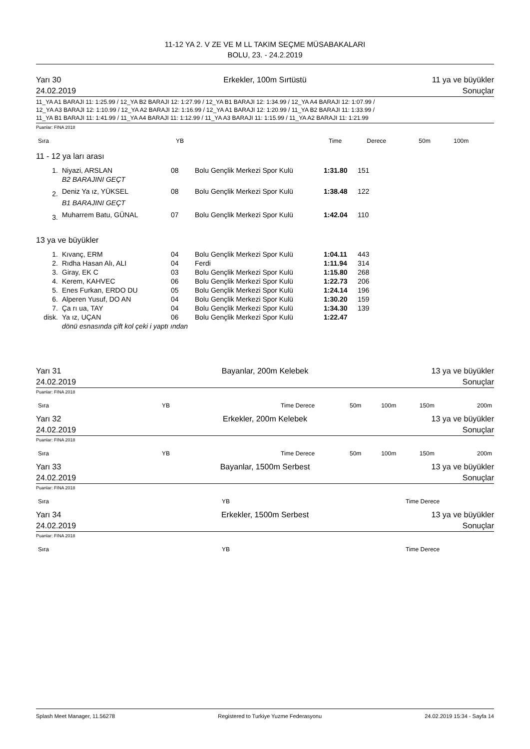11-12 YA 2. V ZE VE M LL TAKIM SEÇME MÜSABAKALARI
BOLU, 23. - 24.2.2019
Yarı 30
24.02.2019
Erkekler, 100m Sırtüstü
11 ya ve büyükler
Sonuçlar
11_YA A1 BARAJI 11: 1:25.99 / 12_YA B2 BARAJI 12: 1:27.99 / 12_YA B1 BARAJI 12: 1:34.99 / 12_YA A4 BARAJI 12: 1:07.99 /
12_YA A3 BARAJI 12: 1:10.99 / 12_YA A2 BARAJI 12: 1:16.99 / 12_YA A1 BARAJI 12: 1:20.99 / 11_YA B2 BARAJI 11: 1:33.99 /
11_YA B1 BARAJI 11: 1:41.99 / 11_YA A4 BARAJI 11: 1:12.99 / 11_YA A3 BARAJI 11: 1:15.99 / 11_YA A2 BARAJI 11: 1:21.99
Puanlar: FINA 2018
| Sıra | | YB | | Time | Derece | 50m | 100m |
| --- | --- | --- | --- | --- | --- | --- | --- |
11 - 12 ya ları arası
| 1. | Niyazi, ARSLAN | 08 | Bolu Gençlik Merkezi Spor Kulü | 1:31.80 | 151 |
| | B2 BARAJINI GEÇT | | | | |
| 2. | Deniz Ya ız, YÜKSEL | 08 | Bolu Gençlik Merkezi Spor Kulü | 1:38.48 | 122 |
| | B1 BARAJINI GEÇT | | | | |
| 3. | Muharrem Batu, GÜNAL | 07 | Bolu Gençlik Merkezi Spor Kulü | 1:42.04 | 110 |
13 ya ve büyükler
| 1. | Kıvanç, ERM | 04 | Bolu Gençlik Merkezi Spor Kulü | 1:04.11 | 443 |
| 2. | Rıdha Hasan Alı, ALI | 04 | Ferdi | 1:11.94 | 314 |
| 3. | Giray, EK C | 03 | Bolu Gençlik Merkezi Spor Kulü | 1:15.80 | 268 |
| 4. | Kerem, KAHVEC | 06 | Bolu Gençlik Merkezi Spor Kulü | 1:22.73 | 206 |
| 5. | Enes Furkan, ERDO DU | 05 | Bolu Gençlik Merkezi Spor Kulü | 1:24.14 | 196 |
| 6. | Alperen Yusuf, DO AN | 04 | Bolu Gençlik Merkezi Spor Kulü | 1:30.20 | 159 |
| 7. | Ça rı ua, TAY | 04 | Bolu Gençlik Merkezi Spor Kulü | 1:34.30 | 139 |
| disk. | Ya ız, UÇAN | 06 | Bolu Gençlik Merkezi Spor Kulü | 1:22.47 | |
| | dönü esnasında çift kol çeki i yaptı ından | | | | |
Yarı 31
24.02.2019
Bayanlar, 200m Kelebek
13 ya ve büyükler
Sonuçlar
Puanlar: FINA 2018
| Sıra | YB | Time Derece | 50m | 100m | 150m | 200m |
| --- | --- | --- | --- | --- | --- | --- |
Yarı 32
24.02.2019
Erkekler, 200m Kelebek
13 ya ve büyükler
Sonuçlar
Puanlar: FINA 2018
| Sıra | YB | Time Derece | 50m | 100m | 150m | 200m |
| --- | --- | --- | --- | --- | --- | --- |
Yarı 33
24.02.2019
Bayanlar, 1500m Serbest
13 ya ve büyükler
Sonuçlar
Puanlar: FINA 2018
| Sıra | YB | Time Derece |
| --- | --- | --- |
Yarı 34
24.02.2019
Erkekler, 1500m Serbest
13 ya ve büyükler
Sonuçlar
Puanlar: FINA 2018
| Sıra | YB | Time Derece |
| --- | --- | --- |
Splash Meet Manager, 11.56278 Registered to Turkiye Yuzme Federasyonu 24.02.2019 15:34 - Sayfa 14